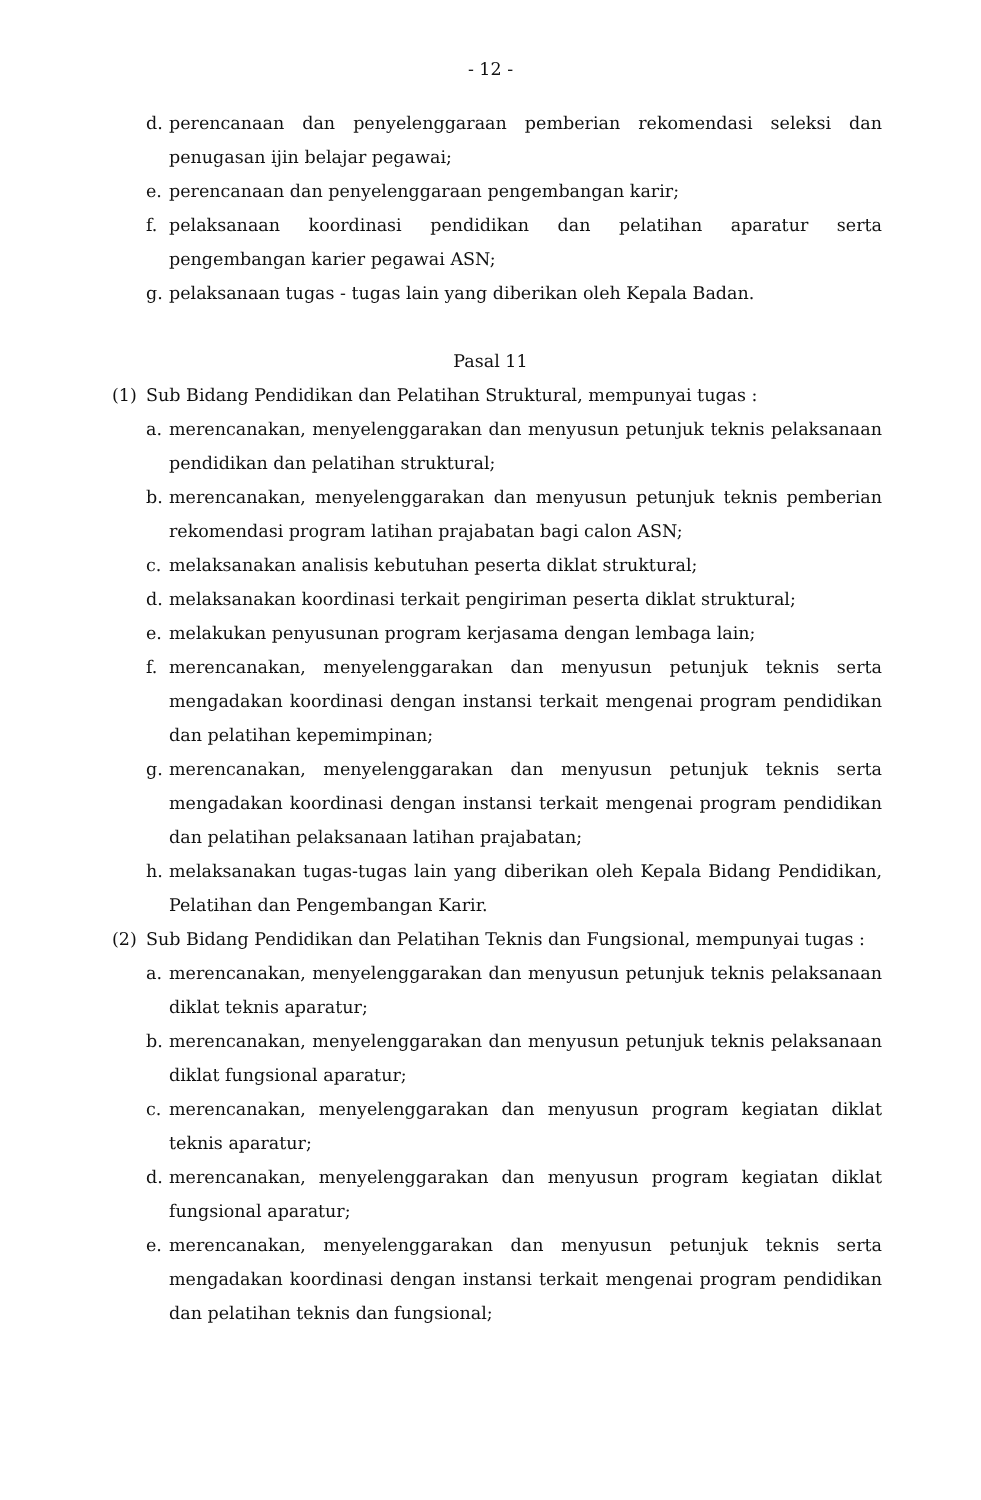- 12 -
d. perencanaan dan penyelenggaraan pemberian rekomendasi seleksi dan penugasan ijin belajar pegawai;
e. perencanaan dan penyelenggaraan pengembangan karir;
f. pelaksanaan koordinasi pendidikan dan pelatihan aparatur serta pengembangan karier pegawai ASN;
g. pelaksanaan tugas - tugas lain yang diberikan oleh Kepala Badan.
Pasal 11
(1) Sub Bidang Pendidikan dan Pelatihan Struktural, mempunyai tugas :
a. merencanakan, menyelenggarakan dan menyusun petunjuk teknis pelaksanaan pendidikan dan pelatihan struktural;
b. merencanakan, menyelenggarakan dan menyusun petunjuk teknis pemberian rekomendasi program latihan prajabatan bagi calon ASN;
c. melaksanakan analisis kebutuhan peserta diklat struktural;
d. melaksanakan koordinasi terkait pengiriman peserta diklat struktural;
e. melakukan penyusunan program kerjasama dengan lembaga lain;
f. merencanakan, menyelenggarakan dan menyusun petunjuk teknis serta mengadakan koordinasi dengan instansi terkait mengenai program pendidikan dan pelatihan kepemimpinan;
g. merencanakan, menyelenggarakan dan menyusun petunjuk teknis serta mengadakan koordinasi dengan instansi terkait mengenai program pendidikan dan pelatihan pelaksanaan latihan prajabatan;
h. melaksanakan tugas-tugas lain yang diberikan oleh Kepala Bidang Pendidikan, Pelatihan dan Pengembangan Karir.
(2) Sub Bidang Pendidikan dan Pelatihan Teknis dan Fungsional, mempunyai tugas :
a. merencanakan, menyelenggarakan dan menyusun petunjuk teknis pelaksanaan diklat teknis aparatur;
b. merencanakan, menyelenggarakan dan menyusun petunjuk teknis pelaksanaan diklat fungsional aparatur;
c. merencanakan, menyelenggarakan dan menyusun program kegiatan diklat teknis aparatur;
d. merencanakan, menyelenggarakan dan menyusun program kegiatan diklat fungsional aparatur;
e. merencanakan, menyelenggarakan dan menyusun petunjuk teknis serta mengadakan koordinasi dengan instansi terkait mengenai program pendidikan dan pelatihan teknis dan fungsional;